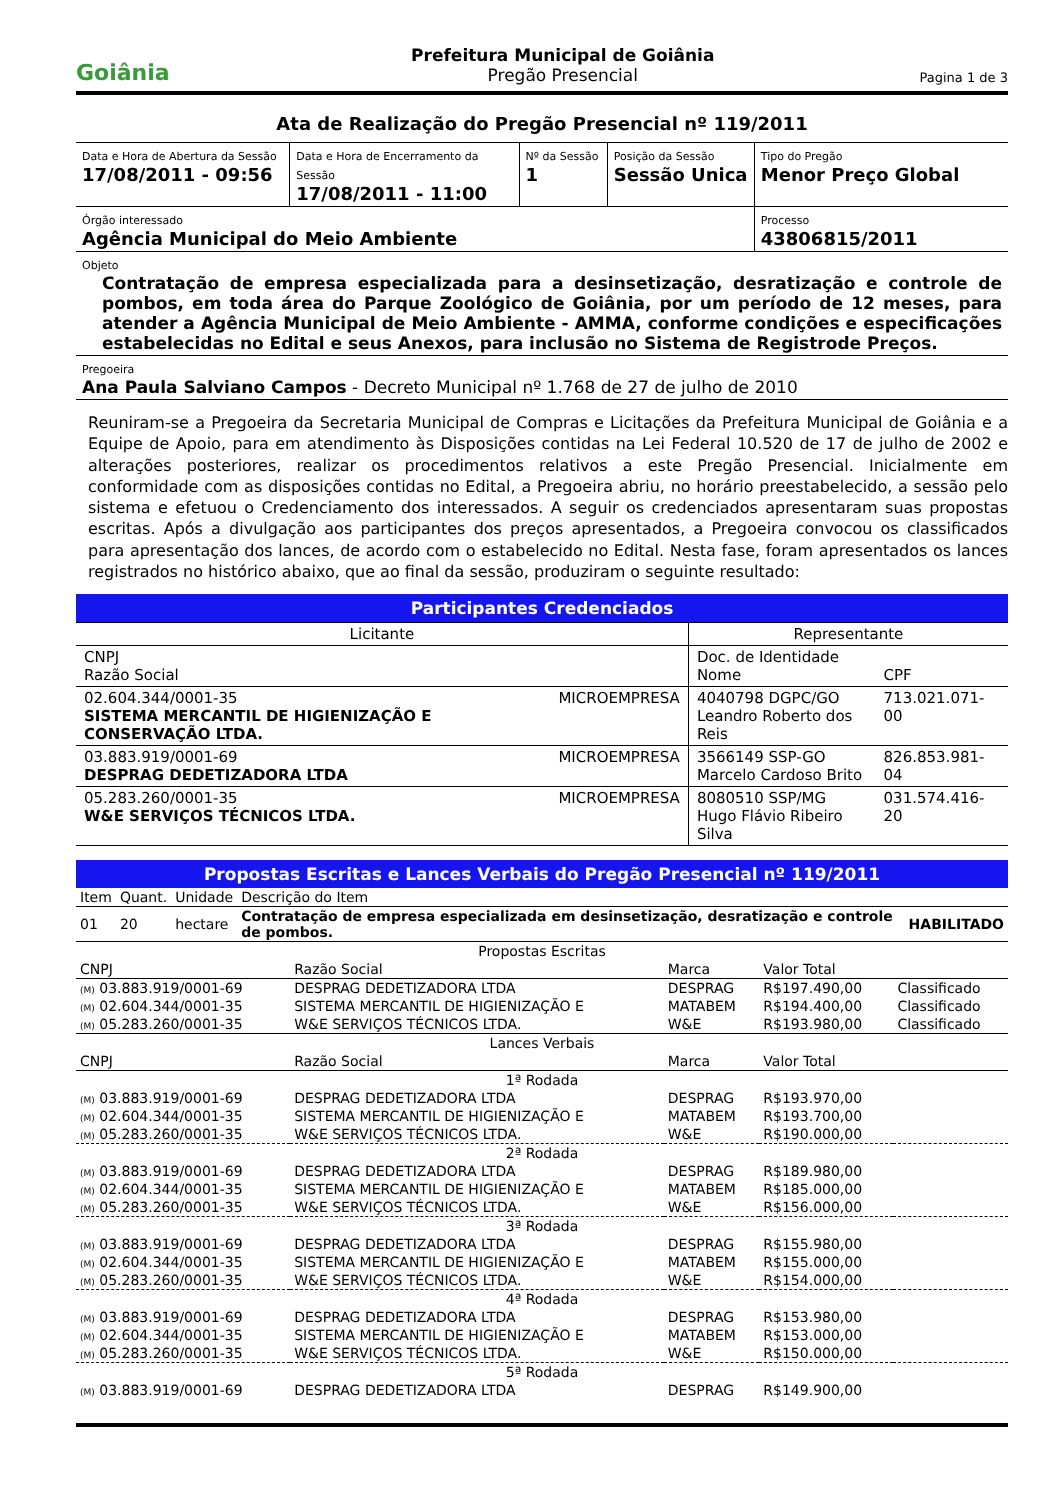Goiânia
Prefeitura Municipal de Goiânia
Pregão Presencial
Pagina 1 de 3
Ata de Realização do Pregão Presencial nº 119/2011
| Data e Hora de Abertura da Sessão 17/08/2011 - 09:56 | Data e Hora de Encerramento da Sessão 17/08/2011 - 11:00 | Nº da Sessão 1 | Posição da Sessão Sessão Unica | Tipo do Pregão Menor Preço Global |
| Órgão interessado Agência Municipal do Meio Ambiente | | | | Processo 43806815/2011 |
| Objeto Contratação de empresa especializada para a desinsetização, desratização e controle de pombos, em toda área do Parque Zoológico de Goiânia, por um período de 12 meses, para atender a Agência Municipal de Meio Ambiente - AMMA, conforme condições e especificações estabelecidas no Edital e seus Anexos, para inclusão no Sistema de Registrode Preços. | | | | |
| Pregoeira Ana Paula Salviano Campos - Decreto Municipal nº 1.768 de 27 de julho de 2010 | | | | |
Reuniram-se a Pregoeira da Secretaria Municipal de Compras e Licitações da Prefeitura Municipal de Goiânia e a Equipe de Apoio, para em atendimento às Disposições contidas na Lei Federal 10.520 de 17 de julho de 2002 e alterações posteriores, realizar os procedimentos relativos a este Pregão Presencial. Inicialmente em conformidade com as disposições contidas no Edital, a Pregoeira abriu, no horário preestabelecido, a sessão pelo sistema e efetuou o Credenciamento dos interessados. A seguir os credenciados apresentaram suas propostas escritas. Após a divulgação aos participantes dos preços apresentados, a Pregoeira convocou os classificados para apresentação dos lances, de acordo com o estabelecido no Edital. Nesta fase, foram apresentados os lances registrados no histórico abaixo, que ao final da sessão, produziram o seguinte resultado:
Participantes Credenciados
| Licitante | | Representante | |
| CNPJ Razão Social | | Doc. de Identidade Nome | CPF |
| 02.604.344/0001-35 SISTEMA MERCANTIL DE HIGIENIZAÇÃO E CONSERVAÇÃO LTDA. | MICROEMPRESA | 4040798 DGPC/GO Leandro Roberto dos Reis | 713.021.071-00 |
| 03.883.919/0001-69 DESPRAG DEDETIZADORA LTDA | MICROEMPRESA | 3566149 SSP-GO Marcelo Cardoso Brito | 826.853.981-04 |
| 05.283.260/0001-35 W&E SERVIÇOS TÉCNICOS LTDA. | MICROEMPRESA | 8080510 SSP/MG Hugo Flávio Ribeiro Silva | 031.574.416-20 |
Propostas Escritas e Lances Verbais do Pregão Presencial nº 119/2011
| Item | Quant. | Unidade | Descrição do Item | |
| --- | --- | --- | --- | --- |
| 01 | 20 | hectare | Contratação de empresa especializada em desinsetização, desratização e controle de pombos. | HABILITADO |
| Propostas Escritas | | | | |
| CNPJ | Razão Social | Marca | Valor Total | |
| (M) 03.883.919/0001-69 | DESPRAG DEDETIZADORA LTDA | DESPRAG | R$197.490,00 | Classificado |
| (M) 02.604.344/0001-35 | SISTEMA MERCANTIL DE HIGIENIZAÇÃO E | MATABEM | R$194.400,00 | Classificado |
| (M) 05.283.260/0001-35 | W&E SERVIÇOS TÉCNICOS LTDA. | W&E | R$193.980,00 | Classificado |
| Lances Verbais | | | | |
| CNPJ | Razão Social | Marca | Valor Total | |
| 1ª Rodada | | | | |
| (M) 03.883.919/0001-69 | DESPRAG DEDETIZADORA LTDA | DESPRAG | R$193.970,00 | |
| (M) 02.604.344/0001-35 | SISTEMA MERCANTIL DE HIGIENIZAÇÃO E | MATABEM | R$193.700,00 | |
| (M) 05.283.260/0001-35 | W&E SERVIÇOS TÉCNICOS LTDA. | W&E | R$190.000,00 | |
| 2ª Rodada | | | | |
| (M) 03.883.919/0001-69 | DESPRAG DEDETIZADORA LTDA | DESPRAG | R$189.980,00 | |
| (M) 02.604.344/0001-35 | SISTEMA MERCANTIL DE HIGIENIZAÇÃO E | MATABEM | R$185.000,00 | |
| (M) 05.283.260/0001-35 | W&E SERVIÇOS TÉCNICOS LTDA. | W&E | R$156.000,00 | |
| 3ª Rodada | | | | |
| (M) 03.883.919/0001-69 | DESPRAG DEDETIZADORA LTDA | DESPRAG | R$155.980,00 | |
| (M) 02.604.344/0001-35 | SISTEMA MERCANTIL DE HIGIENIZAÇÃO E | MATABEM | R$155.000,00 | |
| (M) 05.283.260/0001-35 | W&E SERVIÇOS TÉCNICOS LTDA. | W&E | R$154.000,00 | |
| 4ª Rodada | | | | |
| (M) 03.883.919/0001-69 | DESPRAG DEDETIZADORA LTDA | DESPRAG | R$153.980,00 | |
| (M) 02.604.344/0001-35 | SISTEMA MERCANTIL DE HIGIENIZAÇÃO E | MATABEM | R$153.000,00 | |
| (M) 05.283.260/0001-35 | W&E SERVIÇOS TÉCNICOS LTDA. | W&E | R$150.000,00 | |
| 5ª Rodada | | | | |
| (M) 03.883.919/0001-69 | DESPRAG DEDETIZADORA LTDA | DESPRAG | R$149.900,00 | |